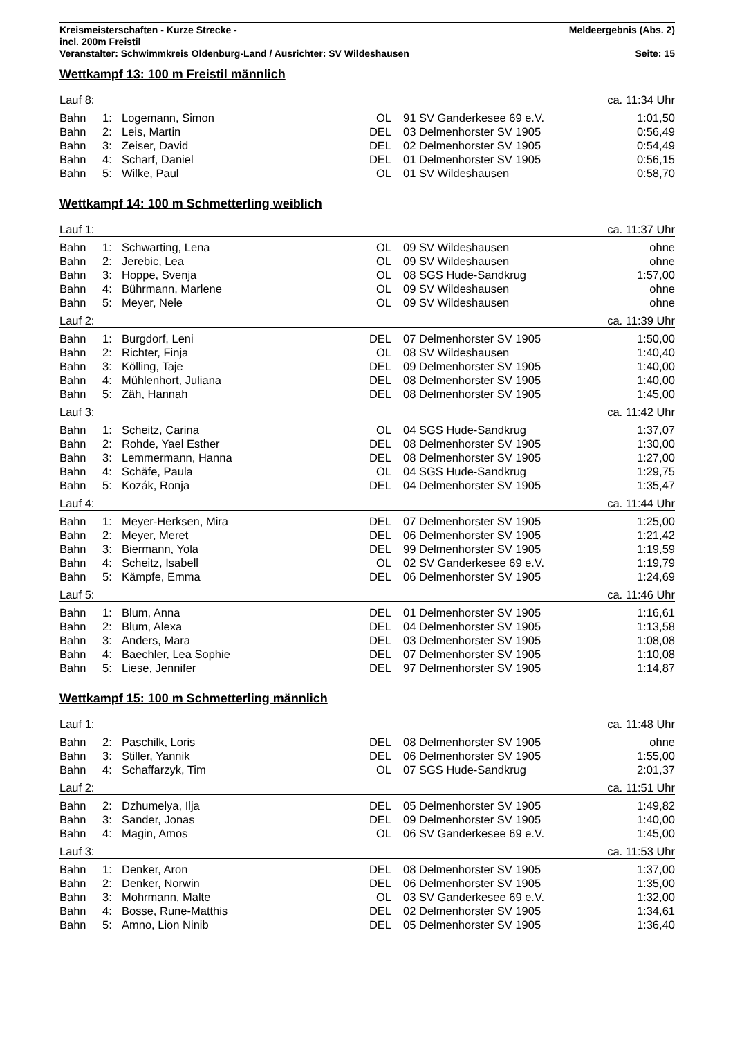Kreismeisterschaften - Kurze Strecke - Meldeergebnis (Abs. 2)
incl. 200m Freistil
Veranstalter: Schwimmkreis Oldenburg-Land / Ausrichter: SV Wildeshausen Seite: 15
Wettkampf 13: 100 m Freistil männlich
| Lauf 8: | | | | | | ca. 11:34 Uhr |
| Bahn | 1: | Logemann, Simon | OL | 91 | SV Ganderkesee 69 e.V. | 1:01,50 |
| Bahn | 2: | Leis, Martin | DEL | 03 | Delmenhorster SV 1905 | 0:56,49 |
| Bahn | 3: | Zeiser, David | DEL | 02 | Delmenhorster SV 1905 | 0:54,49 |
| Bahn | 4: | Scharf, Daniel | DEL | 01 | Delmenhorster SV 1905 | 0:56,15 |
| Bahn | 5: | Wilke, Paul | OL | 01 | SV Wildeshausen | 0:58,70 |
Wettkampf 14: 100 m Schmetterling weiblich
| Lauf 1: | | | | | | ca. 11:37 Uhr |
| Bahn | 1: | Schwarting, Lena | OL | 09 | SV Wildeshausen | ohne |
| Bahn | 2: | Jerebic, Lea | OL | 09 | SV Wildeshausen | ohne |
| Bahn | 3: | Hoppe, Svenja | OL | 08 | SGS Hude-Sandkrug | 1:57,00 |
| Bahn | 4: | Bührmann, Marlene | OL | 09 | SV Wildeshausen | ohne |
| Bahn | 5: | Meyer, Nele | OL | 09 | SV Wildeshausen | ohne |
| Lauf 2: | | | | | | ca. 11:39 Uhr |
| Bahn | 1: | Burgdorf, Leni | DEL | 07 | Delmenhorster SV 1905 | 1:50,00 |
| Bahn | 2: | Richter, Finja | OL | 08 | SV Wildeshausen | 1:40,40 |
| Bahn | 3: | Kölling, Taje | DEL | 09 | Delmenhorster SV 1905 | 1:40,00 |
| Bahn | 4: | Mühlenhort, Juliana | DEL | 08 | Delmenhorster SV 1905 | 1:40,00 |
| Bahn | 5: | Zäh, Hannah | DEL | 08 | Delmenhorster SV 1905 | 1:45,00 |
| Lauf 3: | | | | | | ca. 11:42 Uhr |
| Bahn | 1: | Scheitz, Carina | OL | 04 | SGS Hude-Sandkrug | 1:37,07 |
| Bahn | 2: | Rohde, Yael Esther | DEL | 08 | Delmenhorster SV 1905 | 1:30,00 |
| Bahn | 3: | Lemmermann, Hanna | DEL | 08 | Delmenhorster SV 1905 | 1:27,00 |
| Bahn | 4: | Schäfe, Paula | OL | 04 | SGS Hude-Sandkrug | 1:29,75 |
| Bahn | 5: | Kozák, Ronja | DEL | 04 | Delmenhorster SV 1905 | 1:35,47 |
| Lauf 4: | | | | | | ca. 11:44 Uhr |
| Bahn | 1: | Meyer-Herksen, Mira | DEL | 07 | Delmenhorster SV 1905 | 1:25,00 |
| Bahn | 2: | Meyer, Meret | DEL | 06 | Delmenhorster SV 1905 | 1:21,42 |
| Bahn | 3: | Biermann, Yola | DEL | 99 | Delmenhorster SV 1905 | 1:19,59 |
| Bahn | 4: | Scheitz, Isabell | OL | 02 | SV Ganderkesee 69 e.V. | 1:19,79 |
| Bahn | 5: | Kämpfe, Emma | DEL | 06 | Delmenhorster SV 1905 | 1:24,69 |
| Lauf 5: | | | | | | ca. 11:46 Uhr |
| Bahn | 1: | Blum, Anna | DEL | 01 | Delmenhorster SV 1905 | 1:16,61 |
| Bahn | 2: | Blum, Alexa | DEL | 04 | Delmenhorster SV 1905 | 1:13,58 |
| Bahn | 3: | Anders, Mara | DEL | 03 | Delmenhorster SV 1905 | 1:08,08 |
| Bahn | 4: | Baechler, Lea Sophie | DEL | 07 | Delmenhorster SV 1905 | 1:10,08 |
| Bahn | 5: | Liese, Jennifer | DEL | 97 | Delmenhorster SV 1905 | 1:14,87 |
Wettkampf 15: 100 m Schmetterling männlich
| Lauf 1: | | | | | | ca. 11:48 Uhr |
| Bahn | 2: | Paschilk, Loris | DEL | 08 | Delmenhorster SV 1905 | ohne |
| Bahn | 3: | Stiller, Yannik | DEL | 06 | Delmenhorster SV 1905 | 1:55,00 |
| Bahn | 4: | Schaffarzyk, Tim | OL | 07 | SGS Hude-Sandkrug | 2:01,37 |
| Lauf 2: | | | | | | ca. 11:51 Uhr |
| Bahn | 2: | Dzhumelya, Ilja | DEL | 05 | Delmenhorster SV 1905 | 1:49,82 |
| Bahn | 3: | Sander, Jonas | DEL | 09 | Delmenhorster SV 1905 | 1:40,00 |
| Bahn | 4: | Magin, Amos | OL | 06 | SV Ganderkesee 69 e.V. | 1:45,00 |
| Lauf 3: | | | | | | ca. 11:53 Uhr |
| Bahn | 1: | Denker, Aron | DEL | 08 | Delmenhorster SV 1905 | 1:37,00 |
| Bahn | 2: | Denker, Norwin | DEL | 06 | Delmenhorster SV 1905 | 1:35,00 |
| Bahn | 3: | Mohrmann, Malte | OL | 03 | SV Ganderkesee 69 e.V. | 1:32,00 |
| Bahn | 4: | Bosse, Rune-Matthis | DEL | 02 | Delmenhorster SV 1905 | 1:34,61 |
| Bahn | 5: | Amno, Lion Ninib | DEL | 05 | Delmenhorster SV 1905 | 1:36,40 |